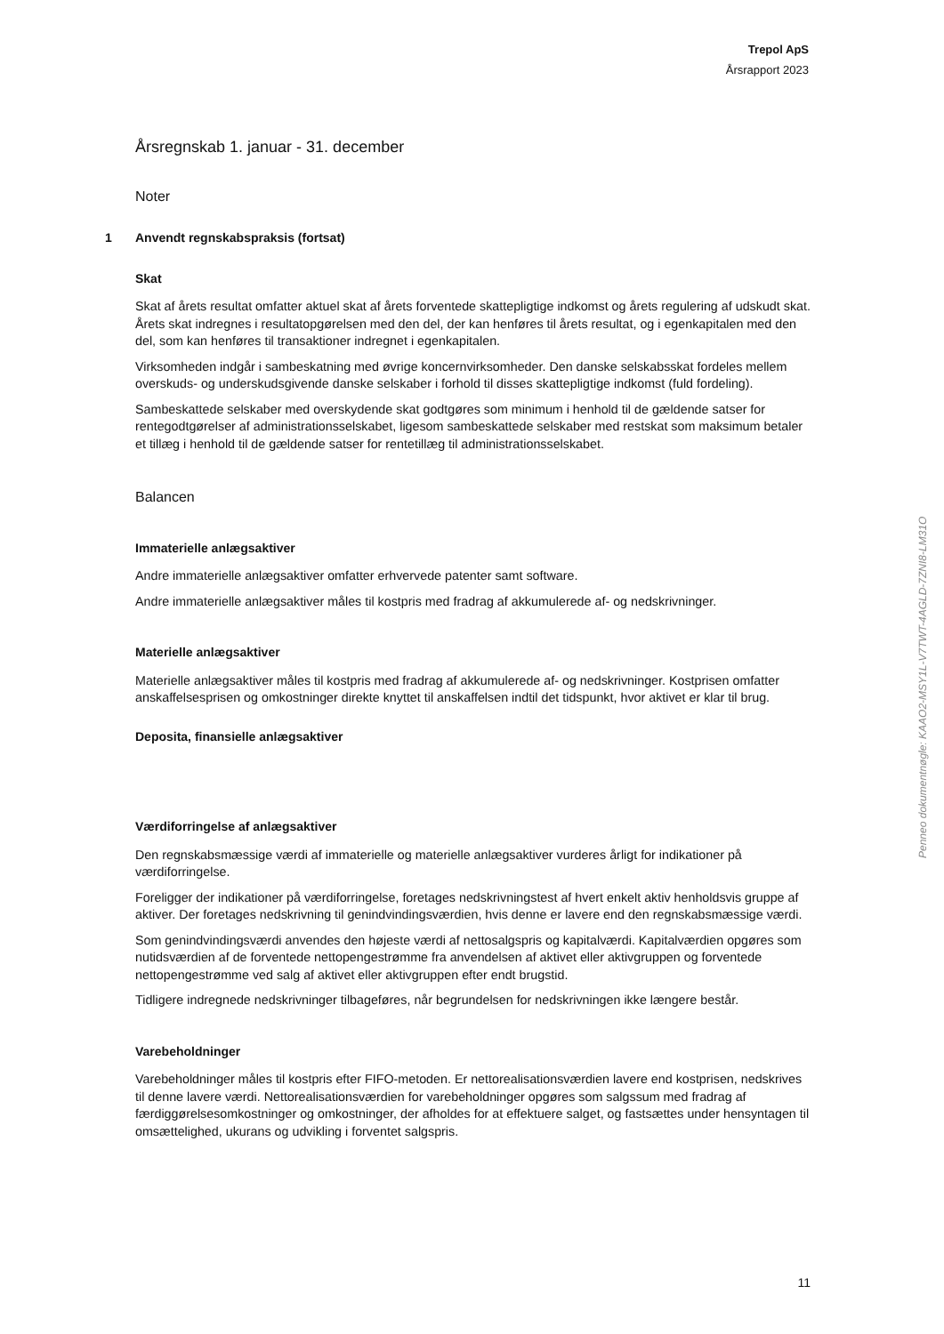Trepol ApS
Årsrapport 2023
Årsregnskab 1. januar - 31. december
Noter
1 Anvendt regnskabspraksis (fortsat)
Skat
Skat af årets resultat omfatter aktuel skat af årets forventede skattepligtige indkomst og årets regulering af udskudt skat. Årets skat indregnes i resultatopgørelsen med den del, der kan henføres til årets resultat, og i egenkapitalen med den del, som kan henføres til transaktioner indregnet i egenkapitalen.
Virksomheden indgår i sambeskatning med øvrige koncernvirksomheder. Den danske selskabsskat fordeles mellem overskuds- og underskudsgivende danske selskaber i forhold til disses skattepligtige indkomst (fuld fordeling).
Sambeskattede selskaber med overskydende skat godtgøres som minimum i henhold til de gældende satser for rentegodtgørelser af administrationsselskabet, ligesom sambeskattede selskaber med restskat som maksimum betaler et tillæg i henhold til de gældende satser for rentetillæg til administrationsselskabet.
Balancen
Immaterielle anlægsaktiver
Andre immaterielle anlægsaktiver omfatter erhvervede patenter samt software.
Andre immaterielle anlægsaktiver måles til kostpris med fradrag af akkumulerede af- og nedskrivninger.
Materielle anlægsaktiver
Materielle anlægsaktiver måles til kostpris med fradrag af akkumulerede af- og nedskrivninger. Kostprisen omfatter anskaffelsesprisen og omkostninger direkte knyttet til anskaffelsen indtil det tidspunkt, hvor aktivet er klar til brug.
Deposita, finansielle anlægsaktiver
Værdiforringelse af anlægsaktiver
Den regnskabsmæssige værdi af immaterielle og materielle anlægsaktiver vurderes årligt for indikationer på værdiforringelse.
Foreligger der indikationer på værdiforringelse, foretages nedskrivningstest af hvert enkelt aktiv henholdsvis gruppe af aktiver. Der foretages nedskrivning til genindvindingsværdien, hvis denne er lavere end den regnskabsmæssige værdi.
Som genindvindingsværdi anvendes den højeste værdi af nettosalgspris og kapitalværdi. Kapitalværdien opgøres som nutidsværdien af de forventede nettopengestrømme fra anvendelsen af aktivet eller aktivgruppen og forventede nettopengestrømme ved salg af aktivet eller aktivgruppen efter endt brugstid.
Tidligere indregnede nedskrivninger tilbageføres, når begrundelsen for nedskrivningen ikke længere består.
Varebeholdninger
Varebeholdninger måles til kostpris efter FIFO-metoden. Er nettorealisationsværdien lavere end kostprisen, nedskrives til denne lavere værdi. Nettorealisationsværdien for varebeholdninger opgøres som salgssum med fradrag af færdiggørelsesomkostninger og omkostninger, der afholdes for at effektuere salget, og fastsættes under hensyntagen til omsættelighed, ukurans og udvikling i forventet salgspris.
Penneo dokumentnøgle: KAAO2-MSY1L-V7TWT-4AGLD-7ZNI8-LM31O
11